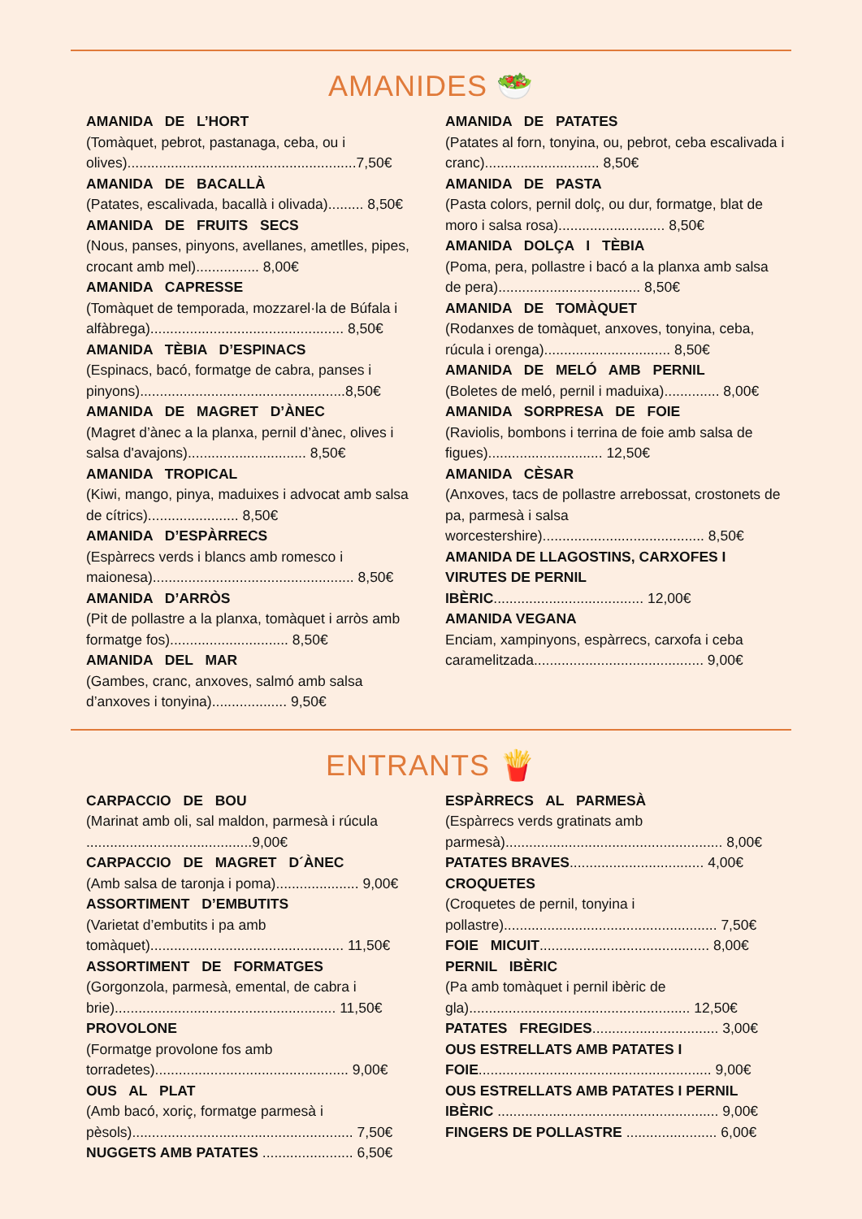AMANIDES 🥗
AMANIDA DE L’HORT
(Tomàquet, pebrot, pastanaga, ceba, ou i olives)..........................................................7,50€
AMANIDA DE BACALLÀ
(Patates, escalivada, bacallà i olivada)......... 8,50€
AMANIDA DE FRUITS SECS
(Nous, panses, pinyons, avellanes, ametlles, pipes, crocant amb mel)................ 8,00€
AMANIDA CAPRESSE
(Tomàquet de temporada, mozzarel·la de Búfala i alfàbrega)................................................. 8,50€
AMANIDA TÈBIA D’ESPINACS
(Espinacs, bacó, formatge de cabra, panses i pinyons)....................................................8,50€
AMANIDA DE MAGRET D’ÀNEC
(Magret d’ànec a la planxa, pernil d’ànec, olives i salsa d'avajons).............................. 8,50€
AMANIDA TROPICAL
(Kiwi, mango, pinya, maduixes i advocat amb salsa de cítrics)....................... 8,50€
AMANIDA D’ESPÀRRECS
(Espàrrecs verds i blancs amb romesco i maionesa)................................................... 8,50€
AMANIDA D’ARRÒS
(Pit de pollastre a la planxa, tomàquet i arròs amb formatge fos).............................. 8,50€
AMANIDA DEL MAR
(Gambes, cranc, anxoves, salmó amb salsa d’anxoves i tonyina)................... 9,50€
AMANIDA DE PATATES
(Patates al forn, tonyina, ou, pebrot, ceba escalivada i cranc)............................. 8,50€
AMANIDA DE PASTA
(Pasta colors, pernil dolç, ou dur, formatge, blat de moro i salsa rosa)........................... 8,50€
AMANIDA DOLÇA I TÈBIA
(Poma, pera, pollastre i bacó a la planxa amb salsa de pera).................................... 8,50€
AMANIDA DE TOMÀQUET
(Rodanxes de tomàquet, anxoves, tonyina, ceba, rúcula i orenga)................................ 8,50€
AMANIDA DE MELÓ AMB PERNIL
(Boletes de meló, pernil i maduixa).............. 8,00€
AMANIDA SORPRESA DE FOIE
(Raviolis, bombons i terrina de foie amb salsa de figues)............................. 12,50€
AMANIDA CÈSAR
(Anxoves, tacs de pollastre arrebossat, crostonets de pa, parmesà i salsa worcestershire)......................................... 8,50€
AMANIDA DE LLAGOSTINS, CARXOFES I VIRUTES DE PERNIL IBÈRIC...................................... 12,00€
AMANIDA VEGANA
Enciam, xampinyons, espàrrecs, carxofa i ceba caramelitzada........................................... 9,00€
ENTRANTS 🍟
CARPACCIO DE BOU
(Marinat amb oli, sal maldon, parmesà i rúcula ..........................................9,00€
CARPACCIO DE MAGRET D´ÀNEC
(Amb salsa de taronja i poma)..................... 9,00€
ASSORTIMENT D’EMBUTITS
(Varietat d’embutits i pa amb tomàquet)................................................. 11,50€
ASSORTIMENT DE FORMATGES
(Gorgonzola, parmesà, emental, de cabra i brie)........................................................ 11,50€
PROVOLONE
(Formatge provolone fos amb torradetes)................................................. 9,00€
OUS AL PLAT
(Amb bacó, xoriç, formatge parmesà i pèsols)........................................................ 7,50€
NUGGETS AMB PATATES ....................... 6,50€
ESPÀRRECS AL PARMESÀ
(Espàrrecs verds gratinats amb parmesà)....................................................... 8,00€
PATATES BRAVES.................................. 4,00€
CROQUETES
(Croquetes de pernil, tonyina i pollastre)...................................................... 7,50€
FOIE MICUIT........................................... 8,00€
PERNIL IBÈRIC
(Pa amb tomàquet i pernil ibèric de gla)........................................................ 12,50€
PATATES FREGIDES................................ 3,00€
OUS ESTRELLATS AMB PATATES I FOIE........................................................... 9,00€
OUS ESTRELLATS AMB PATATES I PERNIL IBÈRIC ........................................................ 9,00€
FINGERS DE POLLASTRE ....................... 6,00€